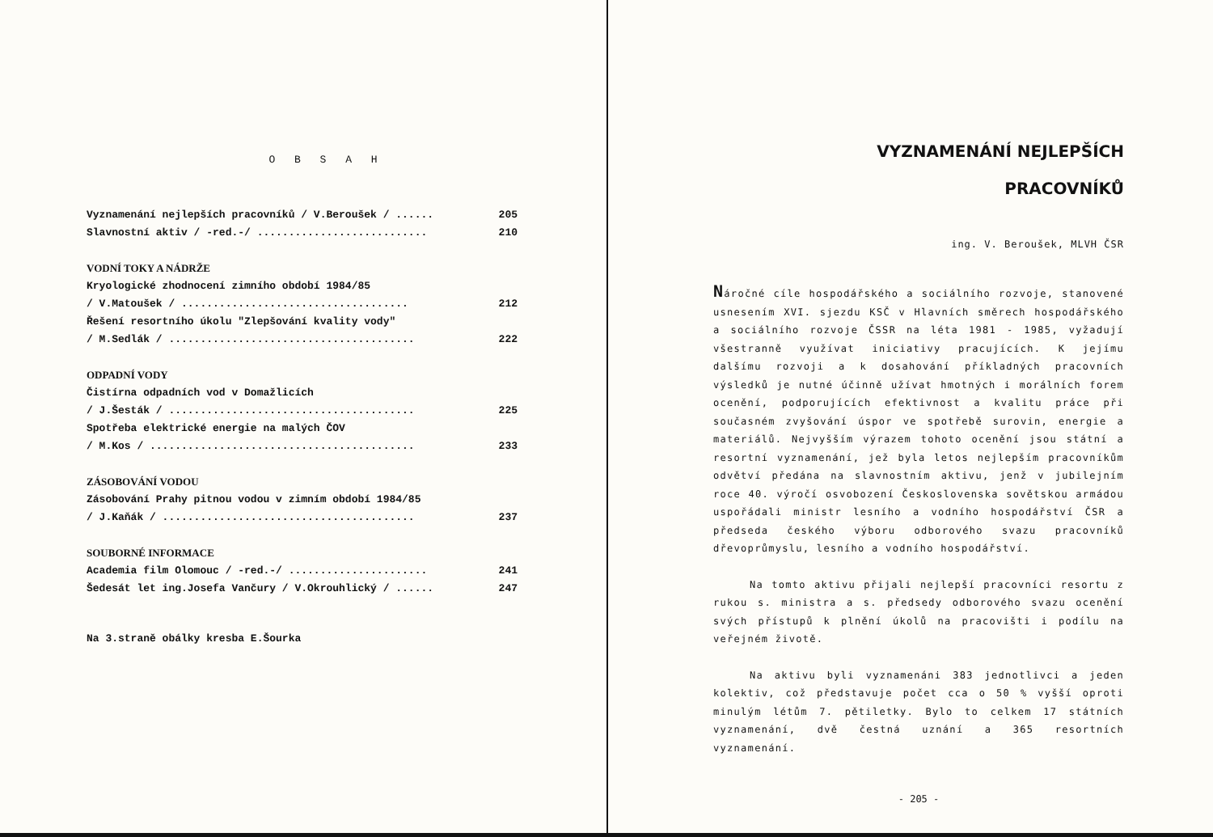O B S A H
Vyznamenání nejlepších pracovníků / V.Beroušek / ...... 205
Slavnostní aktiv / -red.-/ ........................... 210
VODNÍ TOKY A NÁDRŽE
Kryologické zhodnocení zimního období 1984/85
/ V.Matoušek / .................................... 212
Řešení resortního úkolu "Zlepšování kvality vody"
/ M.Sedlák / ....................................... 222
ODPADNÍ VODY
Čistírna odpadních vod v Domažlicích
/ J.Šesták / ....................................... 225
Spotřeba elektrické energie na malých ČOV
/ M.Kos / .......................................... 233
ZÁSOBOVÁNÍ VODOU
Zásobování Prahy pitnou vodou v zimním období 1984/85
/ J.Kaňák / ........................................ 237
SOUBORNÉ INFORMACE
Academia film Olomouc / -red.-/ ...................... 241
Šedesát let ing.Josefa Vančury / V.Okrouhlický / ...... 247
Na 3.straně obálky kresba E.Šourka
VYZNAMENÁNÍ NEJLEPŠÍCH
PRACOVNÍKŮ
ing. V. Beroušek, MLVH ČSR
Náročné cíle hospodářského a sociálního rozvoje, stanovené usnesením XVI. sjezdu KSČ v Hlavních směrech hospodářského a sociálního rozvoje ČSSR na léta 1981 - 1985, vyžadují všestranně využívat iniciativy pracujících. K jejímu dalšímu rozvoji a k dosahování příkladných pracovních výsledků je nutné účinně užívat hmotných i morálních forem ocenění, podporujících efektivnost a kvalitu práce při současném zvyšování úspor ve spotřebě surovin, energie a materiálů. Nejvyšším výrazem tohoto ocenění jsou státní a resortní vyznamenání, jež byla letos nejlepším pracovníkům odvětví předána na slavnostním aktivu, jenž v jubilejním roce 40. výročí osvobození Československa sovětskou armádou uspořádali ministr lesního a vodního hospodářství ČSR a předseda českého výboru odborového svazu pracovníků dřevoprůmyslu, lesního a vodního hospodářství.
Na tomto aktivu přijali nejlepší pracovníci resortu z rukou s. ministra a s. předsedy odborového svazu ocenění svých přístupů k plnění úkolů na pracovišti i podílu na veřejném životě.
Na aktivu byli vyznamenáni 383 jednotlivci a jeden kolektiv, což představuje počet cca o 50 % vyšší oproti minulým létům 7. pětiletky. Bylo to celkem 17 státních vyznamenání, dvě čestná uznání a 365 resortních vyznamenání.
- 205 -